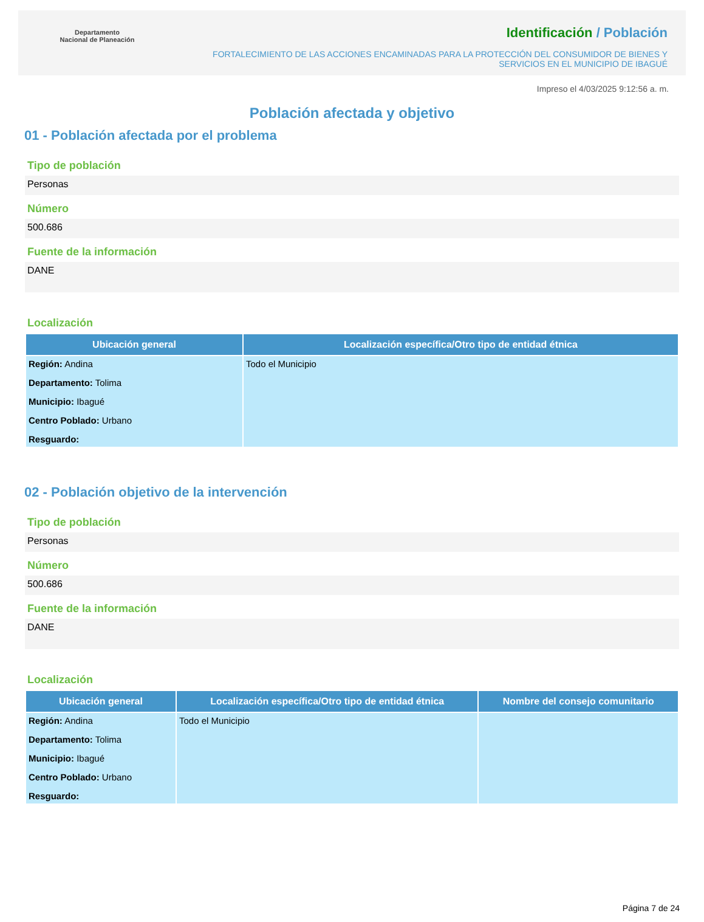Departamento
Nacional de Planeación
Identificación / Población
FORTALECIMIENTO DE LAS ACCIONES ENCAMINADAS PARA LA PROTECCIÓN DEL CONSUMIDOR DE BIENES Y SERVICIOS EN EL MUNICIPIO DE IBAGUÉ
Impreso el 4/03/2025 9:12:56 a. m.
Población afectada y objetivo
01 - Población afectada por el problema
Tipo de población
Personas
Número
500.686
Fuente de la información
DANE
Localización
| Ubicación general | Localización específica/Otro tipo de entidad étnica |
| --- | --- |
| Región: Andina Departamento: Tolima Municipio: Ibagué Centro Poblado: Urbano Resguardo: | Todo el Municipio |
02 - Población objetivo de la intervención
Tipo de población
Personas
Número
500.686
Fuente de la información
DANE
Localización
| Ubicación general | Localización específica/Otro tipo de entidad étnica | Nombre del consejo comunitario |
| --- | --- | --- |
| Región: Andina Departamento: Tolima Municipio: Ibagué Centro Poblado: Urbano Resguardo: | Todo el Municipio | |
Página 7 de 24